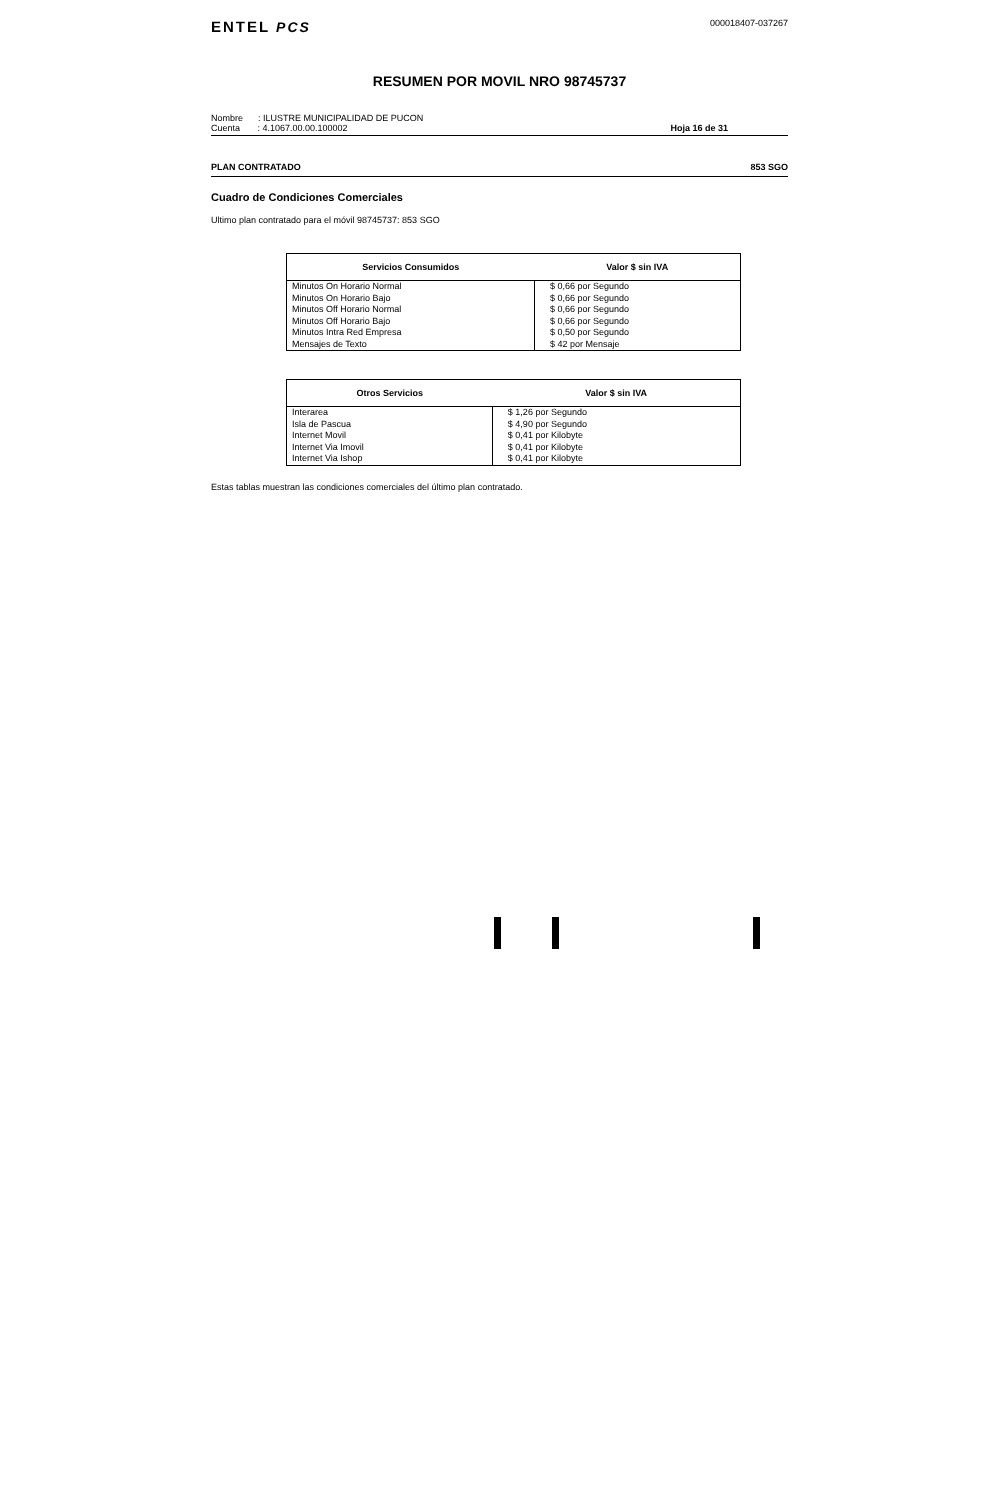ENTEL PCS
000018407-037267
RESUMEN POR MOVIL NRO 98745737
Nombre : ILUSTRE MUNICIPALIDAD DE PUCON
Cuenta : 4.1067.00.00.100002
Hoja 16 de 31
PLAN CONTRATADO 853 SGO
Cuadro de Condiciones Comerciales
Ultimo plan contratado para el móvil 98745737: 853 SGO
| Servicios Consumidos | Valor $ sin IVA |
| --- | --- |
| Minutos On Horario Normal | $ 0,66 por Segundo |
| Minutos On Horario Bajo | $ 0,66 por Segundo |
| Minutos Off Horario Normal | $ 0,66 por Segundo |
| Minutos Off Horario Bajo | $ 0,66 por Segundo |
| Minutos Intra Red Empresa | $ 0,50 por Segundo |
| Mensajes de Texto | $ 42 por Mensaje |
| Otros Servicios | Valor $ sin IVA |
| --- | --- |
| Interarea | $ 1,26 por Segundo |
| Isla de Pascua | $ 4,90 por Segundo |
| Internet Movil | $ 0,41 por Kilobyte |
| Internet Via Imovil | $ 0,41 por Kilobyte |
| Internet Via Ishop | $ 0,41 por Kilobyte |
Estas tablas muestran las condiciones comerciales del último plan contratado.